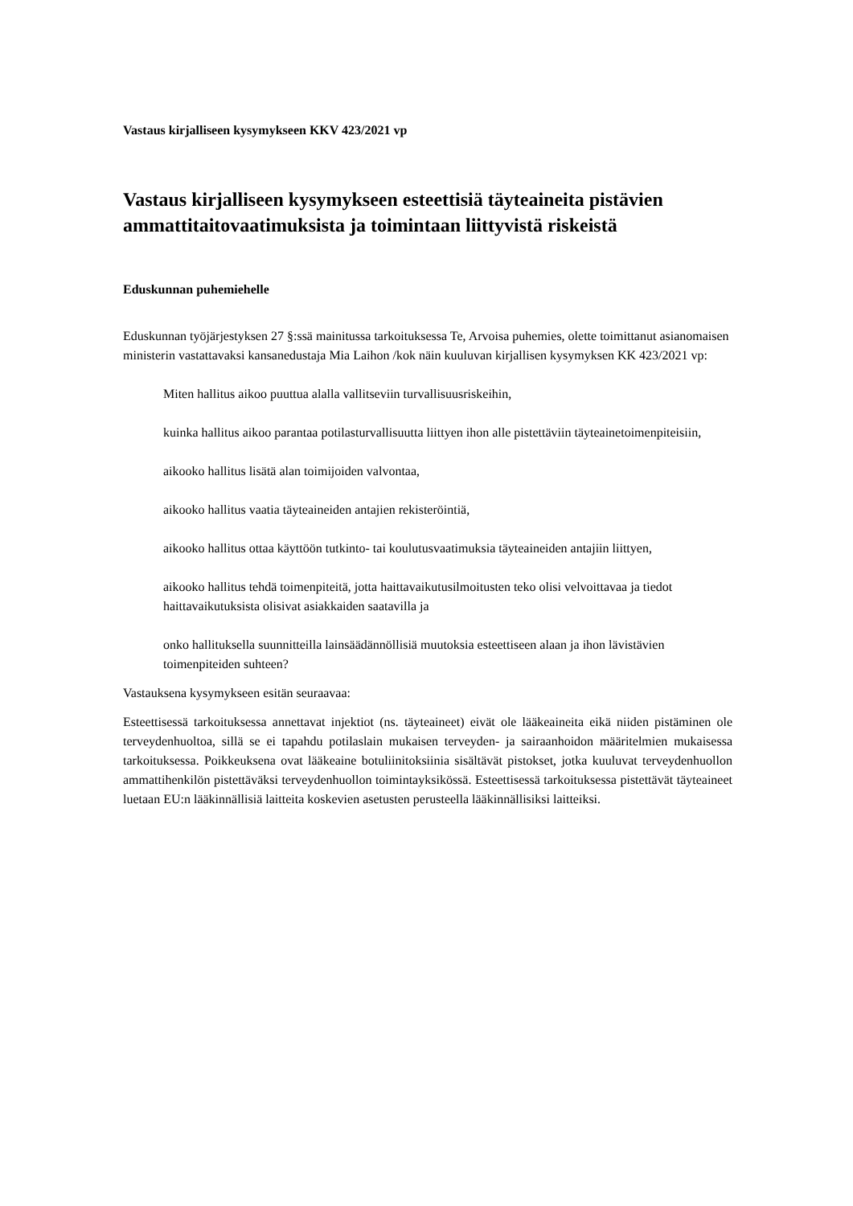Vastaus kirjalliseen kysymykseen KKV 423/2021 vp
Vastaus kirjalliseen kysymykseen esteettisiä täyteaineita pistävien ammattitaitovaatimuksista ja toimintaan liittyvistä riskeistä
Eduskunnan puhemiehelle
Eduskunnan työjärjestyksen 27 §:ssä mainitussa tarkoituksessa Te, Arvoisa puhemies, olette toimittanut asianomaisen ministerin vastattavaksi kansanedustaja Mia Laihon /kok näin kuuluvan kirjallisen kysymyksen KK 423/2021 vp:
Miten hallitus aikoo puuttua alalla vallitseviin turvallisuusriskeihin,
kuinka hallitus aikoo parantaa potilasturvallisuutta liittyen ihon alle pistettäviin täyteainetoimenpiteisiin,
aikooko hallitus lisätä alan toimijoiden valvontaa,
aikooko hallitus vaatia täyteaineiden antajien rekisteröintiä,
aikooko hallitus ottaa käyttöön tutkinto- tai koulutusvaatimuksia täyteaineiden antajiin liittyen,
aikooko hallitus tehdä toimenpiteitä, jotta haittavaikutusilmoitusten teko olisi velvoittavaa ja tiedot haittavaikutuksista olisivat asiakkaiden saatavilla ja
onko hallituksella suunnitteilla lainsäädännöllisiä muutoksia esteettiseen alaan ja ihon lävistävien toimenpiteiden suhteen?
Vastauksena kysymykseen esitän seuraavaa:
Esteettisessä tarkoituksessa annettavat injektiot (ns. täyteaineet) eivät ole lääkeaineita eikä niiden pistäminen ole terveydenhuoltoa, sillä se ei tapahdu potilaslain mukaisen terveyden- ja sairaanhoidon määritelmien mukaisessa tarkoituksessa. Poikkeuksena ovat lääkeaine botuliinitoksiinia sisältävät pistokset, jotka kuuluvat terveydenhuollon ammattihenkilön pistettäväksi terveydenhuollon toimintayksikössä. Esteettisessä tarkoituksessa pistettävät täyteaineet luetaan EU:n lääkinnällisiä laitteita koskevien asetusten perusteella lääkinnällisiksi laitteiksi.